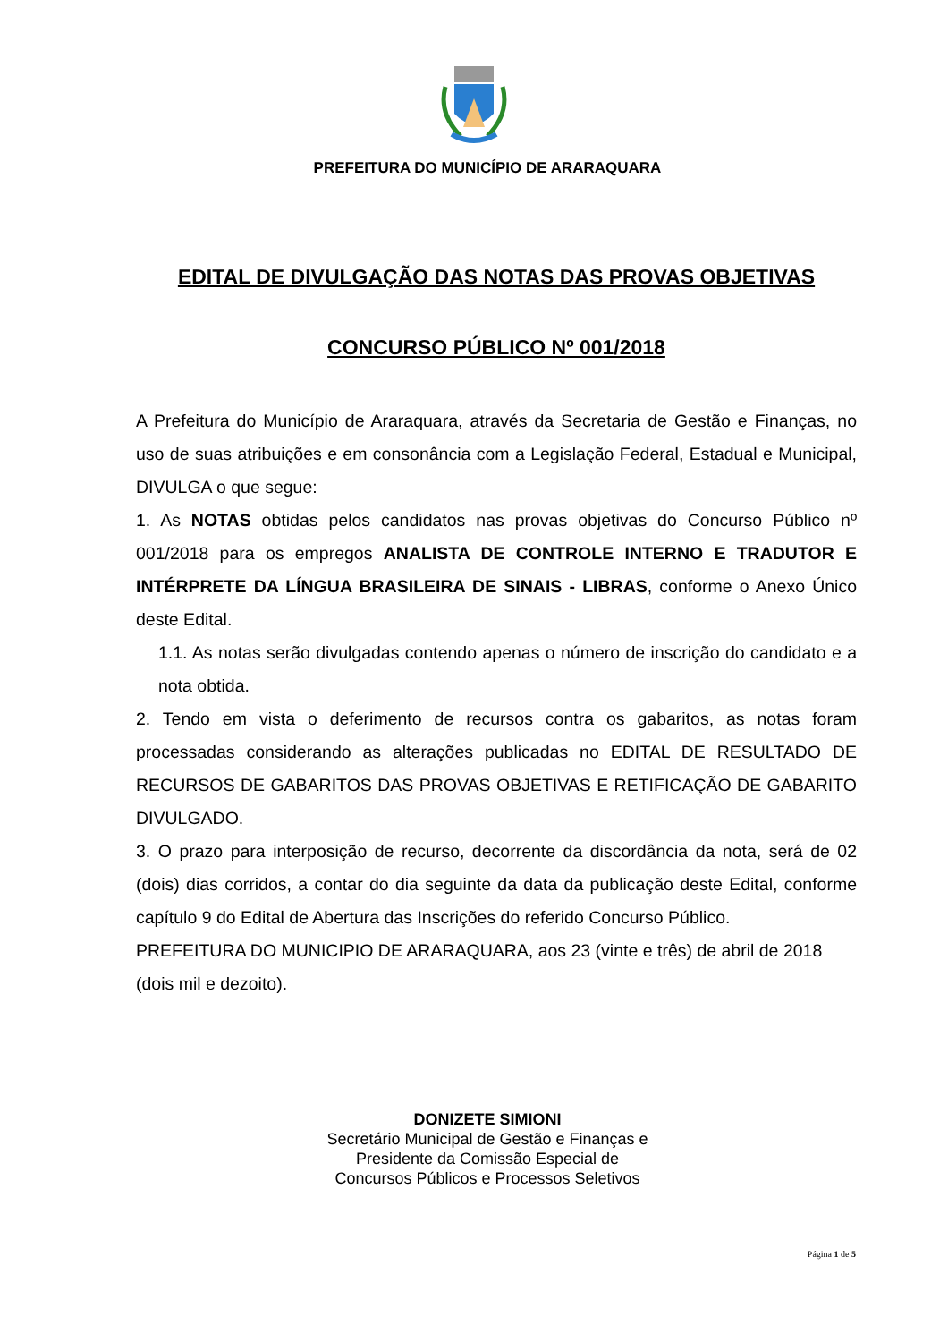PREFEITURA DO MUNICÍPIO DE ARARAQUARA
EDITAL DE DIVULGAÇÃO DAS NOTAS DAS PROVAS OBJETIVAS
CONCURSO PÚBLICO Nº 001/2018
A Prefeitura do Município de Araraquara, através da Secretaria de Gestão e Finanças, no uso de suas atribuições e em consonância com a Legislação Federal, Estadual e Municipal, DIVULGA o que segue:
1. As NOTAS obtidas pelos candidatos nas provas objetivas do Concurso Público nº 001/2018 para os empregos ANALISTA DE CONTROLE INTERNO E TRADUTOR E INTÉRPRETE DA LÍNGUA BRASILEIRA DE SINAIS - LIBRAS, conforme o Anexo Único deste Edital.
1.1. As notas serão divulgadas contendo apenas o número de inscrição do candidato e a nota obtida.
2. Tendo em vista o deferimento de recursos contra os gabaritos, as notas foram processadas considerando as alterações publicadas no EDITAL DE RESULTADO DE RECURSOS DE GABARITOS DAS PROVAS OBJETIVAS E RETIFICAÇÃO DE GABARITO DIVULGADO.
3. O prazo para interposição de recurso, decorrente da discordância da nota, será de 02 (dois) dias corridos, a contar do dia seguinte da data da publicação deste Edital, conforme capítulo 9 do Edital de Abertura das Inscrições do referido Concurso Público.
PREFEITURA DO MUNICIPIO DE ARARAQUARA, aos 23 (vinte e três) de abril de 2018 (dois mil e dezoito).
DONIZETE SIMIONI
Secretário Municipal de Gestão e Finanças e
Presidente da Comissão Especial de
Concursos Públicos e Processos Seletivos
Página 1 de 5